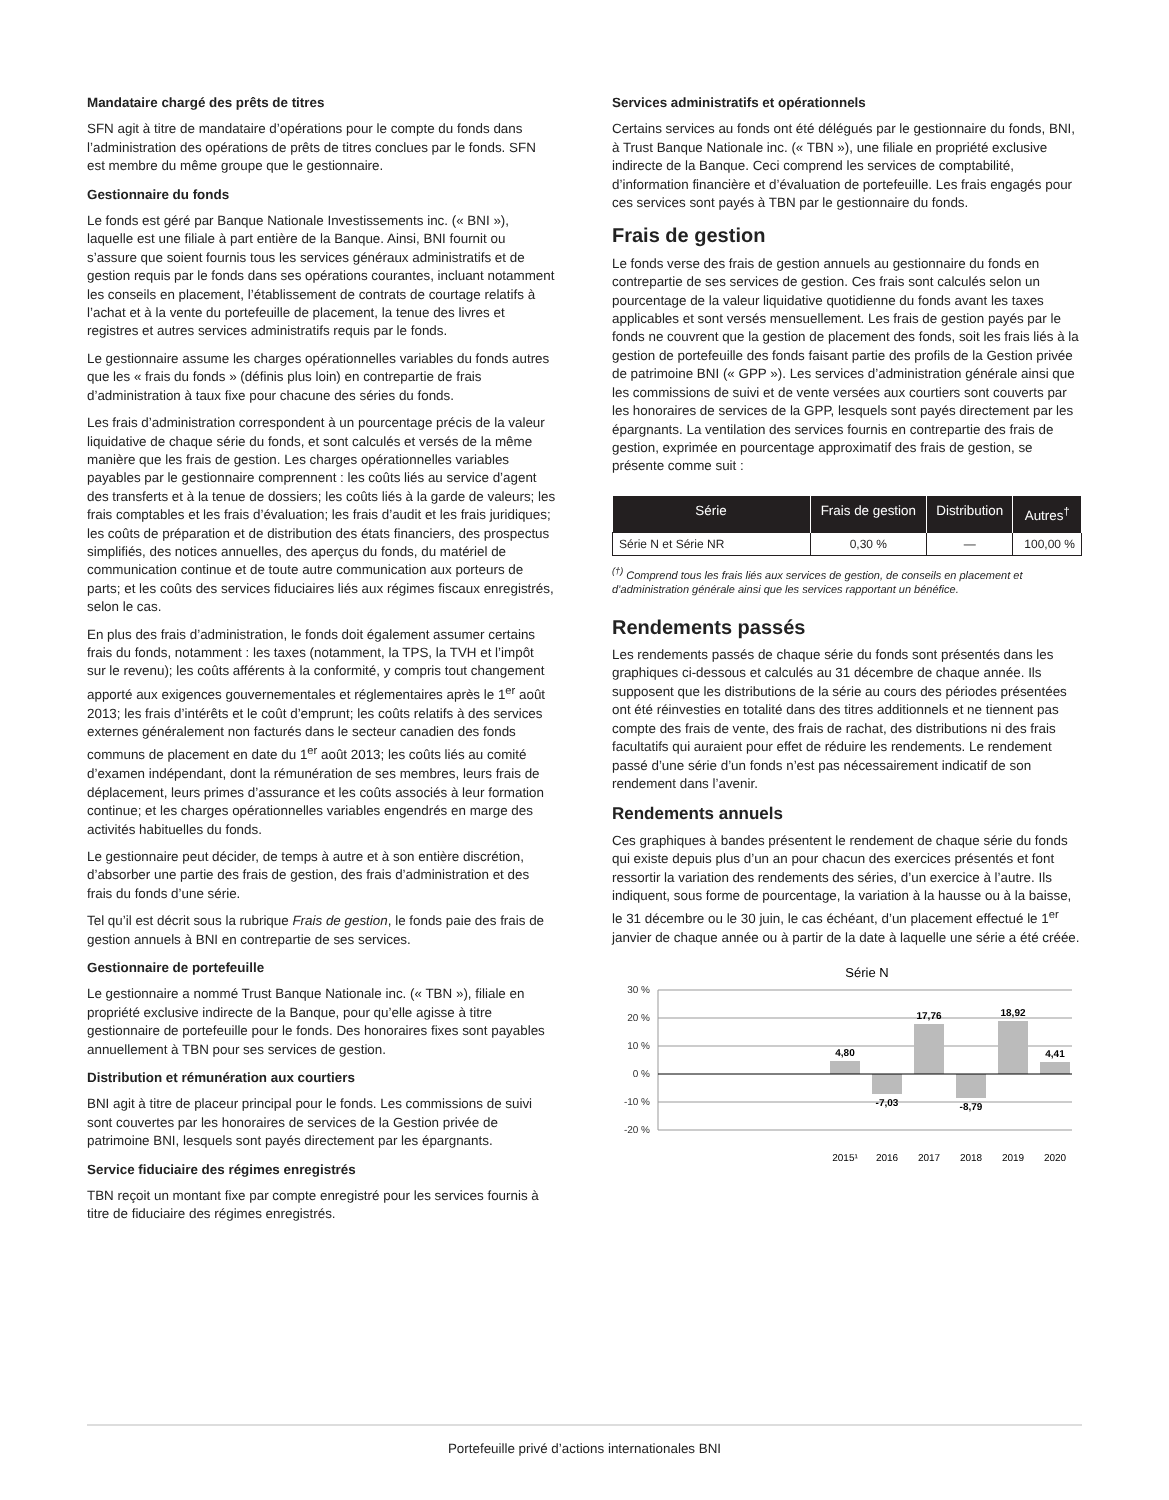Mandataire chargé des prêts de titres
SFN agit à titre de mandataire d’opérations pour le compte du fonds dans l’administration des opérations de prêts de titres conclues par le fonds. SFN est membre du même groupe que le gestionnaire.
Gestionnaire du fonds
Le fonds est géré par Banque Nationale Investissements inc. (« BNI »), laquelle est une filiale à part entière de la Banque. Ainsi, BNI fournit ou s’assure que soient fournis tous les services généraux administratifs et de gestion requis par le fonds dans ses opérations courantes, incluant notamment les conseils en placement, l’établissement de contrats de courtage relatifs à l’achat et à la vente du portefeuille de placement, la tenue des livres et registres et autres services administratifs requis par le fonds.
Le gestionnaire assume les charges opérationnelles variables du fonds autres que les « frais du fonds » (définis plus loin) en contrepartie de frais d’administration à taux fixe pour chacune des séries du fonds.
Les frais d’administration correspondent à un pourcentage précis de la valeur liquidative de chaque série du fonds, et sont calculés et versés de la même manière que les frais de gestion. Les charges opérationnelles variables payables par le gestionnaire comprennent : les coûts liés au service d’agent des transferts et à la tenue de dossiers; les coûts liés à la garde de valeurs; les frais comptables et les frais d’évaluation; les frais d’audit et les frais juridiques; les coûts de préparation et de distribution des états financiers, des prospectus simplifiés, des notices annuelles, des aperçus du fonds, du matériel de communication continue et de toute autre communication aux porteurs de parts; et les coûts des services fiduciaires liés aux régimes fiscaux enregistrés, selon le cas.
En plus des frais d’administration, le fonds doit également assumer certains frais du fonds, notamment : les taxes (notamment, la TPS, la TVH et l’impôt sur le revenu); les coûts afférents à la conformité, y compris tout changement apporté aux exigences gouvernementales et réglementaires après le 1<sup>er</sup> août 2013; les frais d’intérêts et le coût d’emprunt; les coûts relatifs à des services externes généralement non facturés dans le secteur canadien des fonds communs de placement en date du 1<sup>er</sup> août 2013; les coûts liés au comité d’examen indépendant, dont la rémunération de ses membres, leurs frais de déplacement, leurs primes d’assurance et les coûts associés à leur formation continue; et les charges opérationnelles variables engendrés en marge des activités habituelles du fonds.
Le gestionnaire peut décider, de temps à autre et à son entière discrétion, d’absorber une partie des frais de gestion, des frais d’administration et des frais du fonds d’une série.
Tel qu’il est décrit sous la rubrique Frais de gestion, le fonds paie des frais de gestion annuels à BNI en contrepartie de ses services.
Gestionnaire de portefeuille
Le gestionnaire a nommé Trust Banque Nationale inc. (« TBN »), filiale en propriété exclusive indirecte de la Banque, pour qu’elle agisse à titre gestionnaire de portefeuille pour le fonds. Des honoraires fixes sont payables annuellement à TBN pour ses services de gestion.
Distribution et rémunération aux courtiers
BNI agit à titre de placeur principal pour le fonds. Les commissions de suivi sont couvertes par les honoraires de services de la Gestion privée de patrimoine BNI, lesquels sont payés directement par les épargnants.
Service fiduciaire des régimes enregistrés
TBN reçoit un montant fixe par compte enregistré pour les services fournis à titre de fiduciaire des régimes enregistrés.
Services administratifs et opérationnels
Certains services au fonds ont été délégués par le gestionnaire du fonds, BNI, à Trust Banque Nationale inc. (« TBN »), une filiale en propriété exclusive indirecte de la Banque. Ceci comprend les services de comptabilité, d’information financière et d’évaluation de portefeuille. Les frais engagés pour ces services sont payés à TBN par le gestionnaire du fonds.
Frais de gestion
Le fonds verse des frais de gestion annuels au gestionnaire du fonds en contrepartie de ses services de gestion. Ces frais sont calculés selon un pourcentage de la valeur liquidative quotidienne du fonds avant les taxes applicables et sont versés mensuellement. Les frais de gestion payés par le fonds ne couvrent que la gestion de placement des fonds, soit les frais liés à la gestion de portefeuille des fonds faisant partie des profils de la Gestion privée de patrimoine BNI (« GPP »). Les services d’administration générale ainsi que les commissions de suivi et de vente versées aux courtiers sont couverts par les honoraires de services de la GPP, lesquels sont payés directement par les épargnants. La ventilation des services fournis en contrepartie des frais de gestion, exprimée en pourcentage approximatif des frais de gestion, se présente comme suit :
| Série | Frais de gestion | Distribution | Autres<sup>†</sup> |
| --- | --- | --- | --- |
| Série N et Série NR | 0,30 % | — | 100,00 % |
<sup>(†)</sup> Comprend tous les frais liés aux services de gestion, de conseils en placement et d’administration générale ainsi que les services rapportant un bénéfice.
Rendements passés
Les rendements passés de chaque série du fonds sont présentés dans les graphiques ci-dessous et calculés au 31 décembre de chaque année. Ils supposent que les distributions de la série au cours des périodes présentées ont été réinvesties en totalité dans des titres additionnels et ne tiennent pas compte des frais de vente, des frais de rachat, des distributions ni des frais facultatifs qui auraient pour effet de réduire les rendements. Le rendement passé d’une série d’un fonds n’est pas nécessairement indicatif de son rendement dans l’avenir.
Rendements annuels
Ces graphiques à bandes présentent le rendement de chaque série du fonds qui existe depuis plus d’un an pour chacun des exercices présentés et font ressortir la variation des rendements des séries, d’un exercice à l’autre. Ils indiquent, sous forme de pourcentage, la variation à la hausse ou à la baisse, le 31 décembre ou le 30 juin, le cas échéant, d’un placement effectué le 1<sup>er</sup> janvier de chaque année ou à partir de la date à laquelle une série a été créée.
Série N
30 %
20 %
10 %
0 %
-10 %
-20 %
4,80
-7,03
17,76
-8,79
18,92
4,41
2015¹
2016
2017
2018
2019
2020
Portefeuille privé d’actions internationales BNI